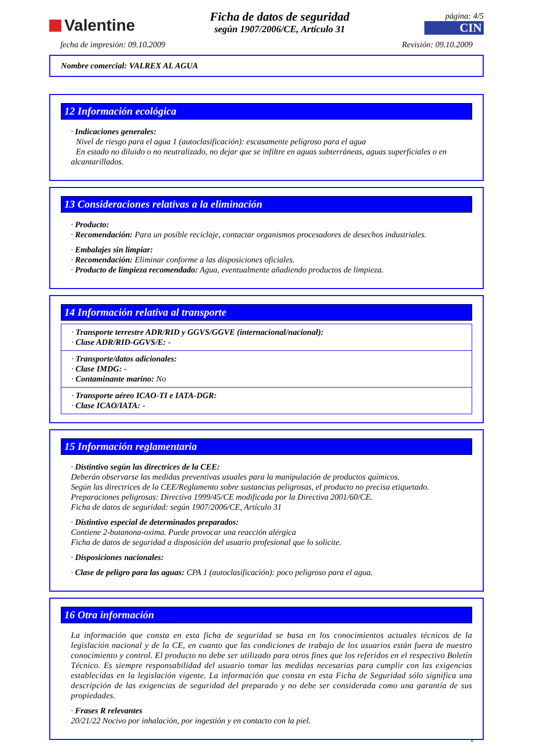Valentine
Ficha de datos de seguridad
según 1907/2006/CE, Artículo 31
página: 4/5
CIN
fecha de impresión: 09.10.2009 Revisión: 09.10.2009
Nombre comercial: VALREX AL AGUA
12 Información ecológica
· Indicaciones generales:
Nivel de riesgo para el agua 1 (autoclasificación): escasamente peligroso para el agua
En estado no diluido o no neutralizado, no dejar que se infiltre en aguas subterráneas, aguas superficiales o en alcantarillados.
13 Consideraciones relativas a la eliminación
· Producto:
· Recomendación: Para un posible reciclaje, contactar organismos procesadores de desechos industriales.
· Embalajes sin limpiar:
· Recomendación: Eliminar conforme a las disposiciones oficiales.
· Producto de limpieza recomendado: Agua, eventualmente añadiendo productos de limpieza.
14 Información relativa al transporte
· Transporte terrestre ADR/RID y GGVS/GGVE (internacional/nacional):
· Clase ADR/RID-GGVS/E: -
· Transporte/datos adicionales:
· Clase IMDG: -
· Contaminante marino: No
· Transporte aéreo ICAO-TI e IATA-DGR:
· Clase ICAO/IATA: -
15 Información reglamentaria
· Distintivo según las directrices de la CEE:
Deberán observarse las medidas preventivas usuales para la manipulación de productos químicos.
Según las directrices de la CEE/Reglamento sobre sustancias peligrosas, el producto no precisa etiquetado.
Preparaciones peligrosas: Directiva 1999/45/CE modificada por la Directiva 2001/60/CE.
Ficha de datos de seguridad: según 1907/2006/CE, Artículo 31
· Distintivo especial de determinados preparados:
Contiene 2-butanona-oxima. Puede provocar una reacción alérgica
Ficha de datos de seguridad a disposición del usuario profesional que lo solicite.
· Disposiciones nacionales:
· Clase de peligro para las aguas: CPA 1 (autoclasificación): poco peligroso para el agua.
16 Otra información
La información que consta en esta ficha de seguridad se basa en los conocimientos actuales técnicos de la legislación nacional y de la CE, en cuanto que las condiciones de trabajo de los usuarios están fuera de nuestro conocimiento y control. El producto no debe ser utilizado para otros fines que los referidos en el respectivo Boletín Técnico. Es siempre responsabilidad del usuario tomar las medidas necesarias para cumplir con las exigencias establecidas en la legislación vigente. La información que consta en esta Ficha de Seguridad sólo significa una descripción de las exigencias de seguridad del preparado y no debe ser considerada como una garantía de sus propiedades.
· Frases R relevantes
20/21/22 Nocivo por inhalación, por ingestión y en contacto con la piel.
E